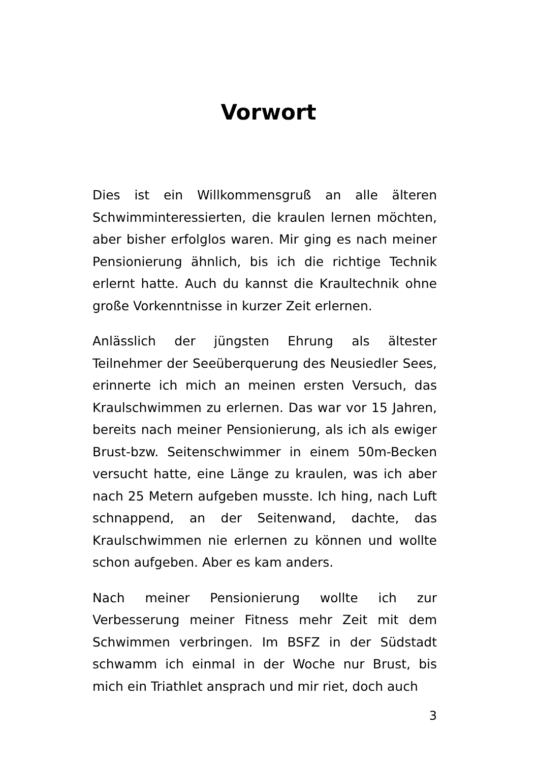Vorwort
Dies ist ein Willkommensgruß an alle älteren Schwimminteressierten, die kraulen lernen möchten, aber bisher erfolglos waren. Mir ging es nach meiner Pensionierung ähnlich, bis ich die richtige Technik erlernt hatte. Auch du kannst die Kraultechnik ohne große Vorkenntnisse in kurzer Zeit erlernen.
Anlässlich der jüngsten Ehrung als ältester Teilnehmer der Seeüberquerung des Neusiedler Sees, erinnerte ich mich an meinen ersten Versuch, das Kraulschwimmen zu erlernen. Das war vor 15 Jahren, bereits nach meiner Pensionierung, als ich als ewiger Brust-bzw. Seitenschwimmer in einem 50m-Becken versucht hatte, eine Länge zu kraulen, was ich aber nach 25 Metern aufgeben musste. Ich hing, nach Luft schnappend, an der Seitenwand, dachte, das Kraulschwimmen nie erlernen zu können und wollte schon aufgeben. Aber es kam anders.
Nach meiner Pensionierung wollte ich zur Verbesserung meiner Fitness mehr Zeit mit dem Schwimmen verbringen. Im BSFZ in der Südstadt schwamm ich einmal in der Woche nur Brust, bis mich ein Triathlet ansprach und mir riet, doch auch
3